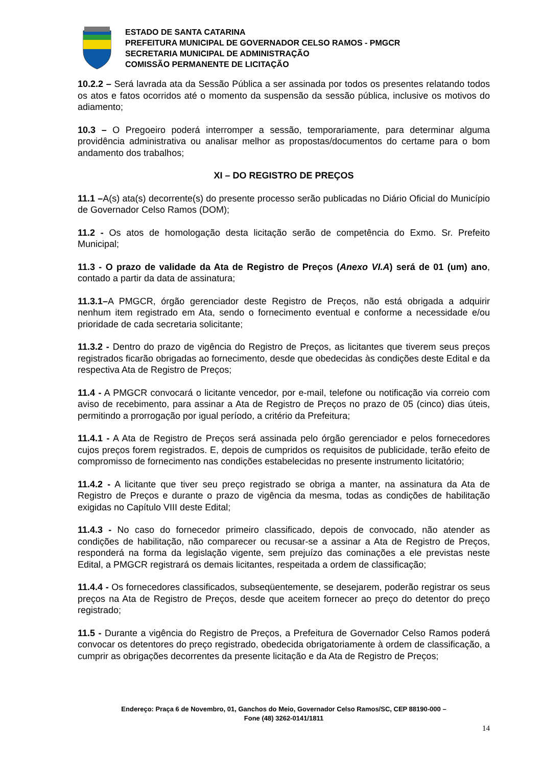ESTADO DE SANTA CATARINA
PREFEITURA MUNICIPAL DE GOVERNADOR CELSO RAMOS - PMGCR
SECRETARIA MUNICIPAL DE ADMINISTRAÇÃO
COMISSÃO PERMANENTE DE LICITAÇÃO
10.2.2 – Será lavrada ata da Sessão Pública a ser assinada por todos os presentes relatando todos os atos e fatos ocorridos até o momento da suspensão da sessão pública, inclusive os motivos do adiamento;
10.3 – O Pregoeiro poderá interromper a sessão, temporariamente, para determinar alguma providência administrativa ou analisar melhor as propostas/documentos do certame para o bom andamento dos trabalhos;
XI – DO REGISTRO DE PREÇOS
11.1 –A(s) ata(s) decorrente(s) do presente processo serão publicadas no Diário Oficial do Município de Governador Celso Ramos (DOM);
11.2 - Os atos de homologação desta licitação serão de competência do Exmo. Sr. Prefeito Municipal;
11.3 - O prazo de validade da Ata de Registro de Preços (Anexo VI.A) será de 01 (um) ano, contado a partir da data de assinatura;
11.3.1–A PMGCR, órgão gerenciador deste Registro de Preços, não está obrigada a adquirir nenhum item registrado em Ata, sendo o fornecimento eventual e conforme a necessidade e/ou prioridade de cada secretaria solicitante;
11.3.2 - Dentro do prazo de vigência do Registro de Preços, as licitantes que tiverem seus preços registrados ficarão obrigadas ao fornecimento, desde que obedecidas às condições deste Edital e da respectiva Ata de Registro de Preços;
11.4 - A PMGCR convocará o licitante vencedor, por e-mail, telefone ou notificação via correio com aviso de recebimento, para assinar a Ata de Registro de Preços no prazo de 05 (cinco) dias úteis, permitindo a prorrogação por igual período, a critério da Prefeitura;
11.4.1 - A Ata de Registro de Preços será assinada pelo órgão gerenciador e pelos fornecedores cujos preços forem registrados. E, depois de cumpridos os requisitos de publicidade, terão efeito de compromisso de fornecimento nas condições estabelecidas no presente instrumento licitatório;
11.4.2 - A licitante que tiver seu preço registrado se obriga a manter, na assinatura da Ata de Registro de Preços e durante o prazo de vigência da mesma, todas as condições de habilitação exigidas no Capítulo VIII deste Edital;
11.4.3 - No caso do fornecedor primeiro classificado, depois de convocado, não atender as condições de habilitação, não comparecer ou recusar-se a assinar a Ata de Registro de Preços, responderá na forma da legislação vigente, sem prejuízo das cominações a ele previstas neste Edital, a PMGCR registrará os demais licitantes, respeitada a ordem de classificação;
11.4.4 - Os fornecedores classificados, subseqüentemente, se desejarem, poderão registrar os seus preços na Ata de Registro de Preços, desde que aceitem fornecer ao preço do detentor do preço registrado;
11.5 - Durante a vigência do Registro de Preços, a Prefeitura de Governador Celso Ramos poderá convocar os detentores do preço registrado, obedecida obrigatoriamente à ordem de classificação, a cumprir as obrigações decorrentes da presente licitação e da Ata de Registro de Preços;
Endereço: Praça 6 de Novembro, 01, Ganchos do Meio, Governador Celso Ramos/SC, CEP 88190-000 –
Fone (48) 3262-0141/1811
14